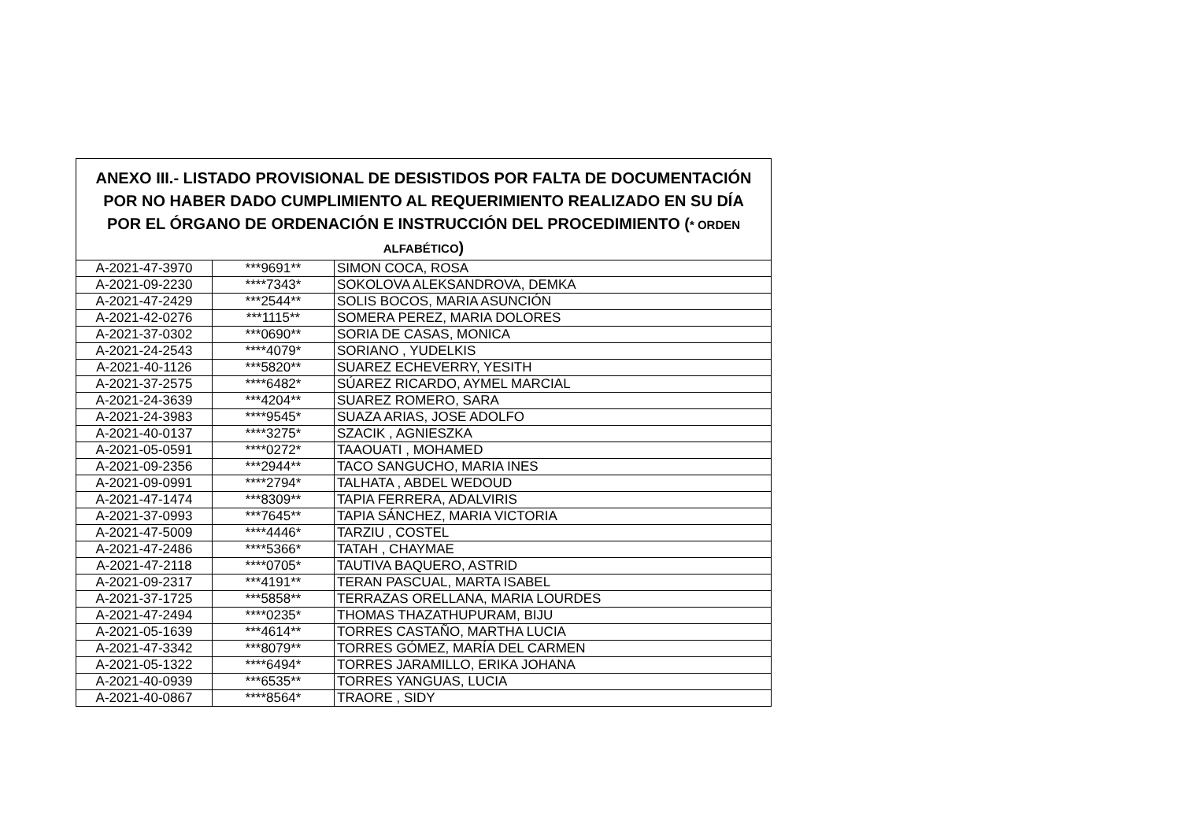| ANEXO III.- LISTADO PROVISIONAL DE DESISTIDOS POR FALTA DE DOCUMENTACIÓN POR NO HABER DADO CUMPLIMIENTO AL REQUERIMIENTO REALIZADO EN SU DÍA POR EL ÓRGANO DE ORDENACIÓN E INSTRUCCIÓN DEL PROCEDIMIENTO ( * ORDEN ALFABÉTICO ) | | |
| --- | --- | --- |
| A-2021-47-3970 | ***9691** | SIMON COCA, ROSA |
| A-2021-09-2230 | ****7343* | SOKOLOVA ALEKSANDROVA, DEMKA |
| A-2021-47-2429 | ***2544** | SOLIS BOCOS, MARIA ASUNCIÓN |
| A-2021-42-0276 | ***1115** | SOMERA PEREZ, MARIA DOLORES |
| A-2021-37-0302 | ***0690** | SORIA DE CASAS, MONICA |
| A-2021-24-2543 | ****4079* | SORIANO , YUDELKIS |
| A-2021-40-1126 | ***5820** | SUAREZ ECHEVERRY, YESITH |
| A-2021-37-2575 | ****6482* | SÚAREZ RICARDO, AYMEL MARCIAL |
| A-2021-24-3639 | ***4204** | SUAREZ ROMERO, SARA |
| A-2021-24-3983 | ****9545* | SUAZA ARIAS, JOSE ADOLFO |
| A-2021-40-0137 | ****3275* | SZACIK , AGNIESZKA |
| A-2021-05-0591 | ****0272* | TAAOUATI , MOHAMED |
| A-2021-09-2356 | ***2944** | TACO SANGUCHO, MARIA INES |
| A-2021-09-0991 | ****2794* | TALHATA , ABDEL WEDOUD |
| A-2021-47-1474 | ***8309** | TAPIA FERRERA, ADALVIRIS |
| A-2021-37-0993 | ***7645** | TAPIA SÁNCHEZ, MARIA VICTORIA |
| A-2021-47-5009 | ****4446* | TARZIU , COSTEL |
| A-2021-47-2486 | ****5366* | TATAH , CHAYMAE |
| A-2021-47-2118 | ****0705* | TAUTIVA BAQUERO, ASTRID |
| A-2021-09-2317 | ***4191** | TERAN PASCUAL, MARTA ISABEL |
| A-2021-37-1725 | ***5858** | TERRAZAS ORELLANA, MARIA LOURDES |
| A-2021-47-2494 | ****0235* | THOMAS THAZATHUPURAM, BIJU |
| A-2021-05-1639 | ***4614** | TORRES CASTAÑO, MARTHA LUCIA |
| A-2021-47-3342 | ***8079** | TORRES GÓMEZ, MARÍA DEL CARMEN |
| A-2021-05-1322 | ****6494* | TORRES JARAMILLO, ERIKA JOHANA |
| A-2021-40-0939 | ***6535** | TORRES YANGUAS, LUCIA |
| A-2021-40-0867 | ****8564* | TRAORE , SIDY |